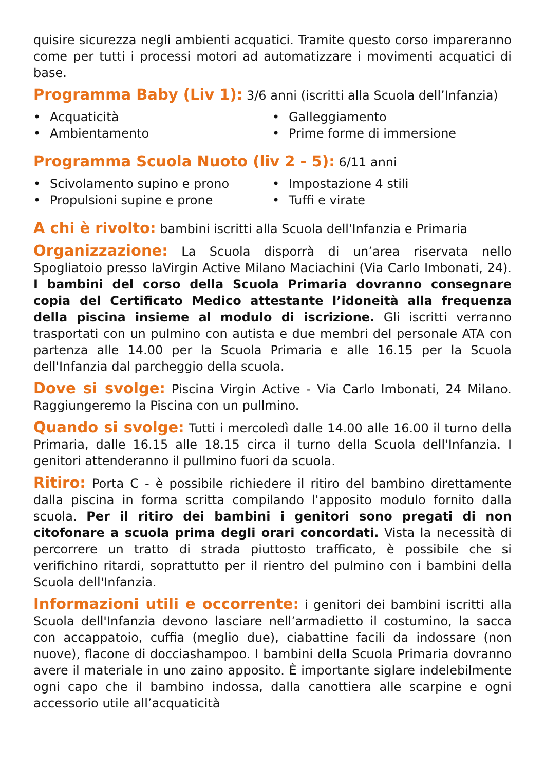quisire sicurezza negli ambienti acquatici. Tramite questo corso impareranno come per tutti i processi motori ad automatizzare i movimenti acquatici di base.
Programma Baby (Liv 1): 3/6 anni (iscritti alla Scuola dell’Infanzia)
• Acquaticità
• Galleggiamento
• Ambientamento
• Prime forme di immersione
Programma Scuola Nuoto (liv 2 - 5): 6/11 anni
• Scivolamento supino e prono
• Impostazione 4 stili
• Propulsioni supine e prone
• Tuffi e virate
A chi è rivolto: bambini iscritti alla Scuola dell'Infanzia e Primaria
Organizzazione: La Scuola disporrà di un’area riservata nello Spogliatoio presso laVirgin Active Milano Maciachini (Via Carlo Imbonati, 24). I bambini del corso della Scuola Primaria dovranno consegnare copia del Certificato Medico attestante l’idoneità alla frequenza della piscina insieme al modulo di iscrizione. Gli iscritti verranno trasportati con un pulmino con autista e due membri del personale ATA con partenza alle 14.00 per la Scuola Primaria e alle 16.15 per la Scuola dell'Infanzia dal parcheggio della scuola.
Dove si svolge: Piscina Virgin Active - Via Carlo Imbonati, 24 Milano. Raggiungeremo la Piscina con un pullmino.
Quando si svolge: Tutti i mercoledì dalle 14.00 alle 16.00 il turno della Primaria, dalle 16.15 alle 18.15 circa il turno della Scuola dell'Infanzia. I genitori attenderanno il pullmino fuori da scuola.
Ritiro: Porta C - è possibile richiedere il ritiro del bambino direttamente dalla piscina in forma scritta compilando l'apposito modulo fornito dalla scuola. Per il ritiro dei bambini i genitori sono pregati di non citofonare a scuola prima degli orari concordati. Vista la necessità di percorrere un tratto di strada piuttosto trafficato, è possibile che si verifichino ritardi, soprattutto per il rientro del pulmino con i bambini della Scuola dell'Infanzia.
Informazioni utili e occorrente: i genitori dei bambini iscritti alla Scuola dell'Infanzia devono lasciare nell’armadietto il costumino, la sacca con accappatoio, cuffia (meglio due), ciabattine facili da indossare (non nuove), flacone di docciashampoo. I bambini della Scuola Primaria dovranno avere il materiale in uno zaino apposito. È importante siglare indelebilmente ogni capo che il bambino indossa, dalla canottiera alle scarpine e ogni accessorio utile all’acquaticità